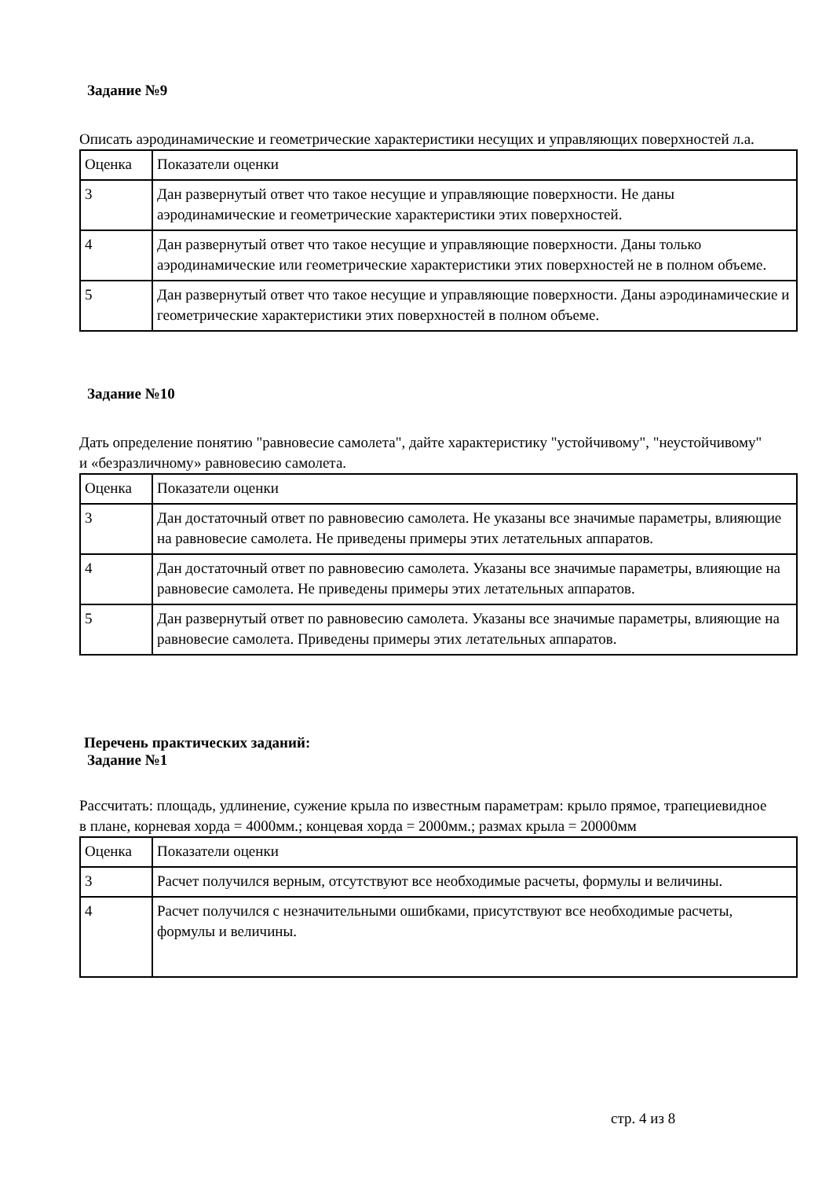Задание №9
Описать аэродинамические и геометрические характеристики несущих и управляющих поверхностей л.а.
| Оценка | Показатели оценки |
| 3 | Дан развернутый ответ что такое несущие и управляющие поверхности. Не даны аэродинамические и геометрические характеристики этих поверхностей. |
| 4 | Дан развернутый ответ что такое несущие и управляющие поверхности. Даны только аэродинамические или геометрические характеристики этих поверхностей не в полном объеме. |
| 5 | Дан развернутый ответ что такое несущие и управляющие поверхности. Даны аэродинамические и геометрические характеристики этих поверхностей в полном объеме. |
Задание №10
Дать определение понятию "равновесие самолета", дайте характеристику "устойчивому", "неустойчивому" и «безразличному» равновесию самолета.
| Оценка | Показатели оценки |
| 3 | Дан достаточный ответ по равновесию самолета. Не указаны все значимые параметры, влияющие на равновесие самолета. Не приведены примеры этих летательных аппаратов. |
| 4 | Дан достаточный ответ по равновесию самолета. Указаны все значимые параметры, влияющие на равновесие самолета. Не приведены примеры этих летательных аппаратов. |
| 5 | Дан развернутый ответ по равновесию самолета. Указаны все значимые параметры, влияющие на равновесие самолета. Приведены примеры этих летательных аппаратов. |
Перечень практических заданий:
Задание №1
Рассчитать: площадь, удлинение, сужение крыла по известным параметрам: крыло прямое, трапециевидное в плане, корневая хорда = 4000мм.; концевая хорда = 2000мм.; размах крыла = 20000мм
| Оценка | Показатели оценки |
| 3 | Расчет получился верным, отсутствуют все необходимые расчеты, формулы и величины. |
| 4 | Расчет получился с незначительными ошибками, присутствуют все необходимые расчеты, формулы и величины. |
стр. 4 из 8